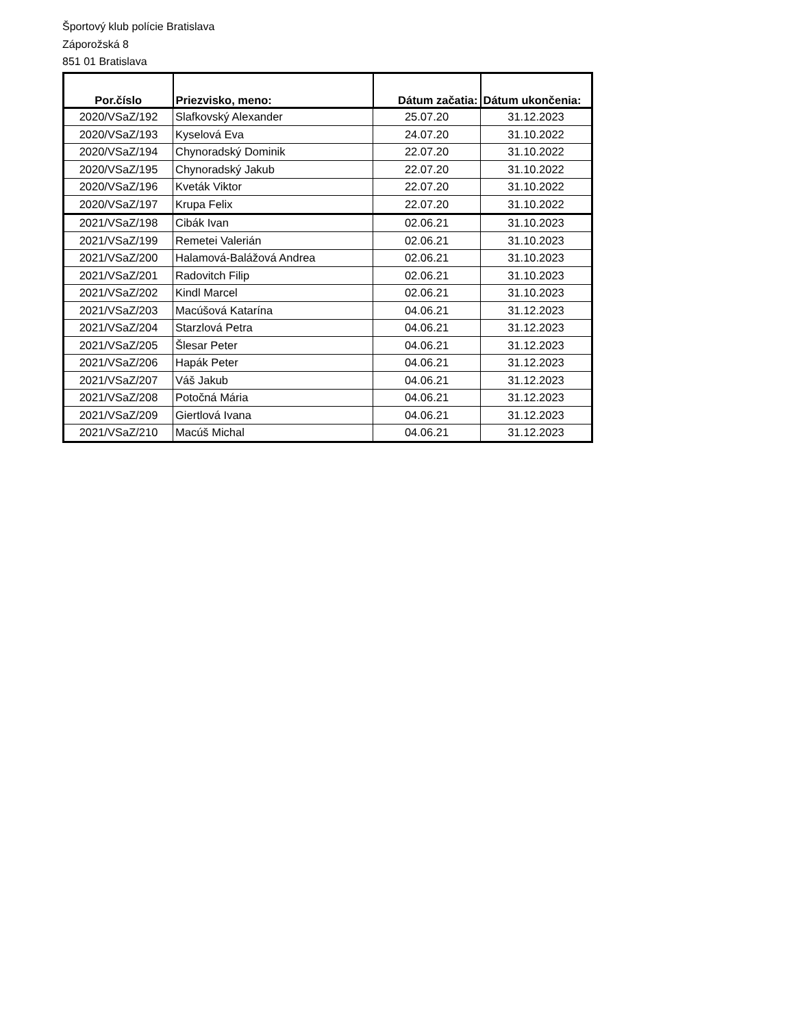Športový klub polície Bratislava
Záporožská 8
851 01 Bratislava
| Por.číslo | Priezvisko, meno: | Dátum začatia: | Dátum ukončenia: |
| --- | --- | --- | --- |
| 2020/VSaZ/192 | Slafkovský Alexander | 25.07.20 | 31.12.2023 |
| 2020/VSaZ/193 | Kyselová Eva | 24.07.20 | 31.10.2022 |
| 2020/VSaZ/194 | Chynoradský Dominik | 22.07.20 | 31.10.2022 |
| 2020/VSaZ/195 | Chynoradský Jakub | 22.07.20 | 31.10.2022 |
| 2020/VSaZ/196 | Kveták Viktor | 22.07.20 | 31.10.2022 |
| 2020/VSaZ/197 | Krupa Felix | 22.07.20 | 31.10.2022 |
| 2021/VSaZ/198 | Cibák Ivan | 02.06.21 | 31.10.2023 |
| 2021/VSaZ/199 | Remetei Valerián | 02.06.21 | 31.10.2023 |
| 2021/VSaZ/200 | Halamová-Balážová Andrea | 02.06.21 | 31.10.2023 |
| 2021/VSaZ/201 | Radovitch Filip | 02.06.21 | 31.10.2023 |
| 2021/VSaZ/202 | Kindl Marcel | 02.06.21 | 31.10.2023 |
| 2021/VSaZ/203 | Macúšová Katarína | 04.06.21 | 31.12.2023 |
| 2021/VSaZ/204 | Starzlová Petra | 04.06.21 | 31.12.2023 |
| 2021/VSaZ/205 | Šlesar Peter | 04.06.21 | 31.12.2023 |
| 2021/VSaZ/206 | Hapák Peter | 04.06.21 | 31.12.2023 |
| 2021/VSaZ/207 | Váš Jakub | 04.06.21 | 31.12.2023 |
| 2021/VSaZ/208 | Potočná Mária | 04.06.21 | 31.12.2023 |
| 2021/VSaZ/209 | Giertlová Ivana | 04.06.21 | 31.12.2023 |
| 2021/VSaZ/210 | Macúš Michal | 04.06.21 | 31.12.2023 |